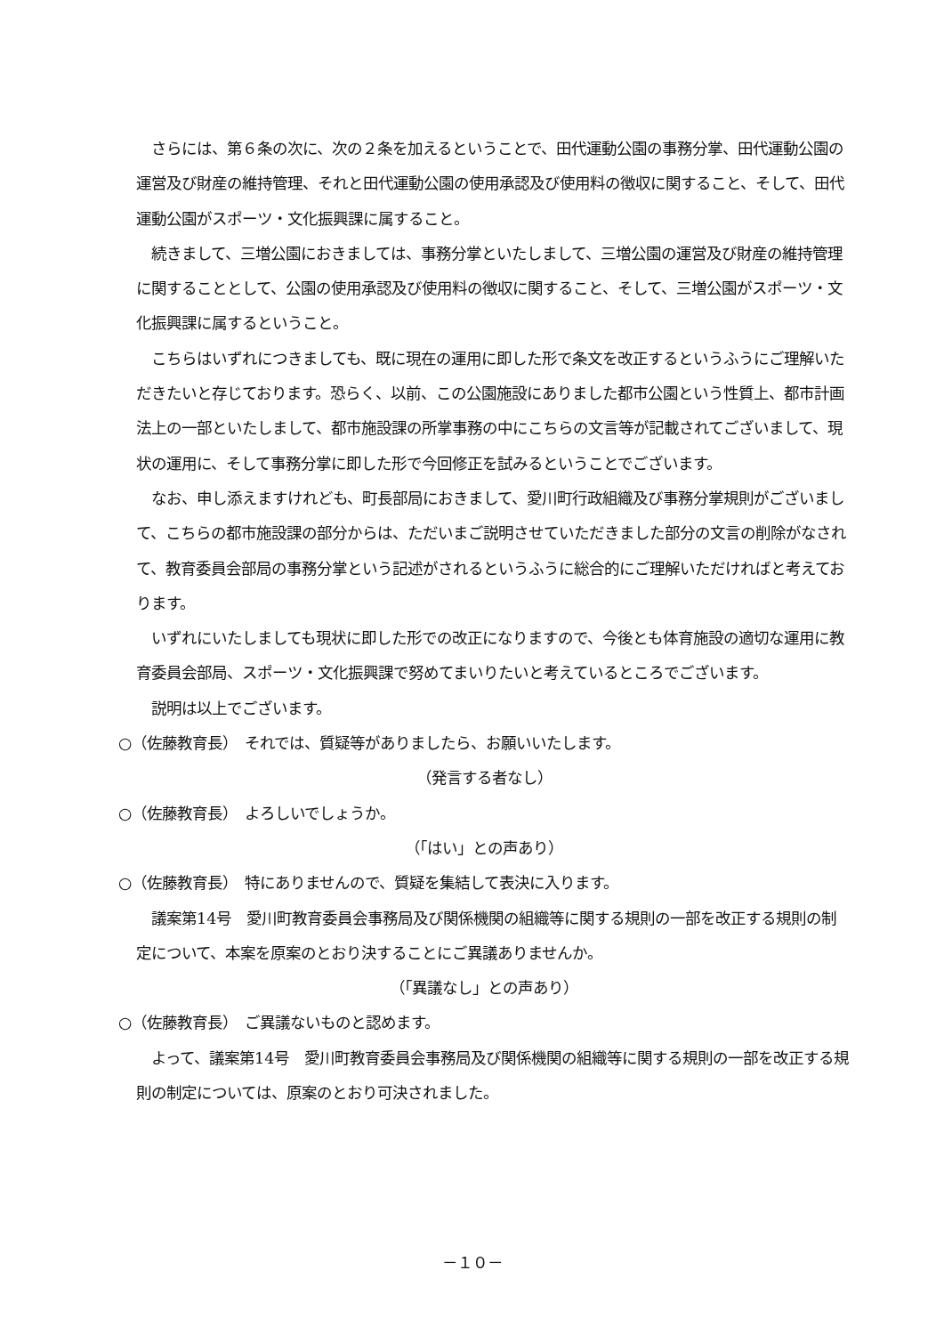さらには、第６条の次に、次の２条を加えるということで、田代運動公園の事務分掌、田代運動公園の運営及び財産の維持管理、それと田代運動公園の使用承認及び使用料の徴収に関すること、そして、田代運動公園がスポーツ・文化振興課に属すること。
　続きまして、三増公園におきましては、事務分掌といたしまして、三増公園の運営及び財産の維持管理に関することとして、公園の使用承認及び使用料の徴収に関すること、そして、三増公園がスポーツ・文化振興課に属するということ。
　こちらはいずれにつきましても、既に現在の運用に即した形で条文を改正するというふうにご理解いただきたいと存じております。恐らく、以前、この公園施設にありました都市公園という性質上、都市計画法上の一部といたしまして、都市施設課の所掌事務の中にこちらの文言等が記載されてございまして、現状の運用に、そして事務分掌に即した形で今回修正を試みるということでございます。
　なお、申し添えますけれども、町長部局におきまして、愛川町行政組織及び事務分掌規則がございまして、こちらの都市施設課の部分からは、ただいまご説明させていただきました部分の文言の削除がなされて、教育委員会部局の事務分掌という記述がされるというふうに総合的にご理解いただければと考えております。
　いずれにいたしましても現状に即した形での改正になりますので、今後とも体育施設の適切な運用に教育委員会部局、スポーツ・文化振興課で努めてまいりたいと考えているところでございます。
　説明は以上でございます。
○（佐藤教育長）　それでは、質疑等がありましたら、お願いいたします。
（発言する者なし）
○（佐藤教育長）　よろしいでしょうか。
（「はい」との声あり）
○（佐藤教育長）　特にありませんので、質疑を集結して表決に入ります。
　議案第14号　愛川町教育委員会事務局及び関係機関の組織等に関する規則の一部を改正する規則の制定について、本案を原案のとおり決することにご異議ありませんか。
（「異議なし」との声あり）
○（佐藤教育長）　ご異議ないものと認めます。
　よって、議案第14号　愛川町教育委員会事務局及び関係機関の組織等に関する規則の一部を改正する規則の制定については、原案のとおり可決されました。
－１０－